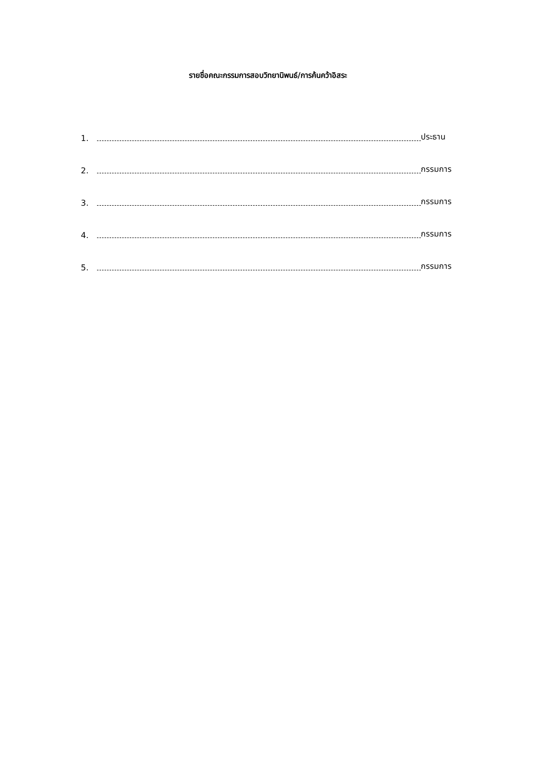รายชื่อคณะกรรมการสอบวิทยานิพนธ์/การค้นคว้าอิสระ
1. ประธาน
2. กรรมการ
3. กรรมการ
4. กรรมการ
5. กรรมการ